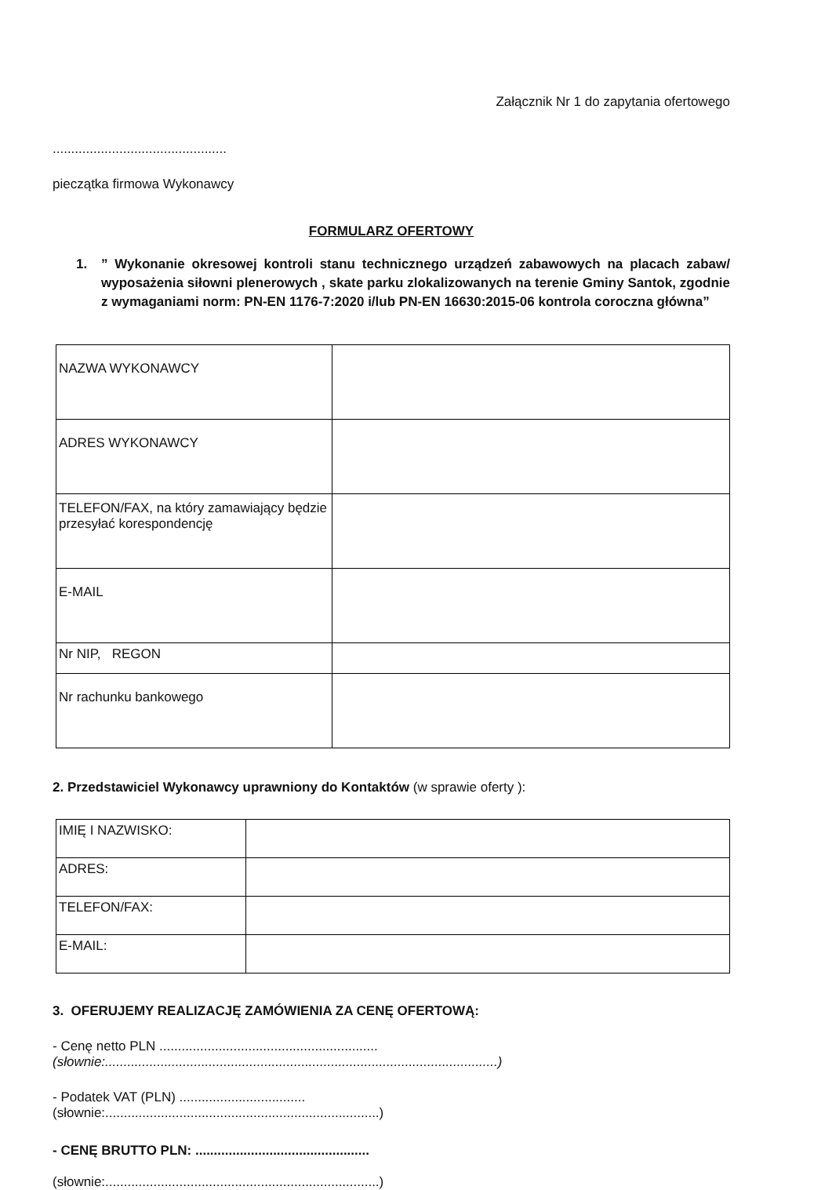Załącznik Nr 1 do zapytania ofertowego
...............................................
pieczątka firmowa Wykonawcy
FORMULARZ OFERTOWY
1.” Wykonanie okresowej kontroli stanu technicznego urządzeń zabawowych na placach zabaw/ wyposażenia siłowni plenerowych , skate parku zlokalizowanych na terenie Gminy Santok, zgodnie z wymaganiami norm: PN-EN 1176-7:2020 i/lub PN-EN 16630:2015-06 kontrola coroczna główna”
| NAZWA WYKONAWCY | |
| ADRES WYKONAWCY | |
| TELEFON/FAX, na który zamawiający będzie przesyłać korespondencję | |
| E-MAIL | |
| Nr NIP, REGON | |
| Nr rachunku bankowego | |
2. Przedstawiciel Wykonawcy uprawniony do Kontaktów (w sprawie oferty ):
| IMIĘ I NAZWISKO: | |
| ADRES: | |
| TELEFON/FAX: | |
| E-MAIL: | |
3. OFERUJEMY REALIZACJĘ ZAMÓWIENIA ZA CENĘ OFERTOWĄ:
- Cenę netto PLN ...........................................................
(słownie:..........................................................................................................)
- Podatek VAT (PLN) ..................................
(słownie:..........................................................................)
- CENĘ BRUTTO PLN: ...............................................
(słownie:..........................................................................)